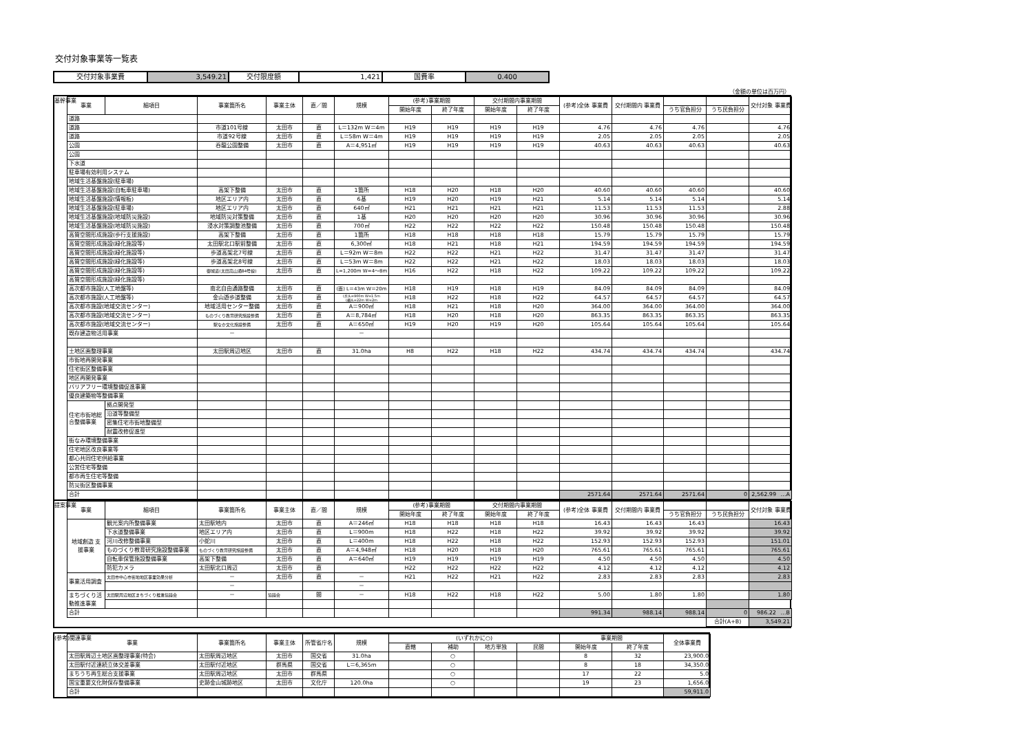交付対象事業等一覧表
| 交付対象事業費 | 3,549.21 | 交付限度額 | 1,421 | 国費率 | 0.400 |
（金額の単位は百万円）
基幹事業
| 事業 | 細項目 | 事業箇所名 | 事業主体 | 直／間 | 規模 | (参考)事業期間 | | 交付期間内事業期間 | | (参考)全体 事業費 | 交付期間内 事業費 | | | 交付対象 事業費 |
| --- | --- | --- | --- | --- | --- | --- | --- | --- | --- | --- | --- | --- | --- | --- |
| | | | | | | 開始年度 | 終了年度 | 開始年度 | 終了年度 | | | うち官負担分 | うち民負担分 | |
| 道路 | | | | | | | | | | | | | | |
| 道路 | | 市道101号線 | 太田市 | 直 | L＝132m W＝4m | H19 | H19 | H19 | H19 | 4.76 | 4.76 | 4.76 | | 4.76 |
| 道路 | | 市道92号線 | 太田市 | 直 | L＝58m W＝4m | H19 | H19 | H19 | H19 | 2.05 | 2.05 | 2.05 | | 2.05 |
| 公園 | | 呑龍公園整備 | 太田市 | 直 | A＝4,951㎡ | H19 | H19 | H19 | H19 | 40.63 | 40.63 | 40.63 | | 40.63 |
| 公園 | | | | | | | | | | | | | | |
| 下水道 | | | | | | | | | | | | | | |
| 駐車場有効利用システム | | | | | | | | | | | | | | |
| 地域生活基盤施設(駐車場) | | | | | | | | | | | | | | |
| 地域生活基盤施設(自転車駐車場) | | 高架下整備 | 太田市 | 直 | 1箇所 | H18 | H20 | H18 | H20 | 40.60 | 40.60 | 40.60 | | 40.60 |
| 地域生活基盤施設(情報板) | | 地区エリア内 | 太田市 | 直 | 6基 | H19 | H20 | H19 | H21 | 5.14 | 5.14 | 5.14 | | 5.14 |
| 地域生活基盤施設(駐車場) | | 地区エリア内 | 太田市 | 直 | 640㎡ | H21 | H21 | H21 | H21 | 11.53 | 11.53 | 11.53 | | 2.88 |
| 地域生活基盤施設(地域防災施設) | | 地域防災対策整備 | 太田市 | 直 | 1基 | H20 | H20 | H20 | H20 | 30.96 | 30.96 | 30.96 | | 30.96 |
| 地域生活基盤施設(地域防災施設) | | 浸水対策調整池整備 | 太田市 | 直 | 700㎡ | H22 | H22 | H22 | H22 | 150.48 | 150.48 | 150.48 | | 150.48 |
| 高質空間形成施設(歩行支援施設) | | 高架下整備 | 太田市 | 直 | 1箇所 | H18 | H18 | H18 | H18 | 15.79 | 15.79 | 15.79 | | 15.79 |
| 高質空間形成施設(緑化施設等) | | 太田駅北口駅前整備 | 太田市 | 直 | 6,300㎡ | H18 | H21 | H18 | H21 | 194.59 | 194.59 | 194.59 | | 194.59 |
| 高質空間形成施設(緑化施設等) | | 歩道高架北7号線 | 太田市 | 直 | L＝92m W＝8m | H22 | H22 | H21 | H22 | 31.47 | 31.47 | 31.47 | | 31.47 |
| 高質空間形成施設(緑化施設等) | | 歩道高架北8号線 | 太田市 | 直 | L＝53m W＝8m | H22 | H22 | H21 | H22 | 18.03 | 18.03 | 18.03 | | 18.03 |
| 高質空間形成施設(緑化施設等) | | 御城道(太田高山通84号線) | 太田市 | 直 | L=1,200m W=4～8m | H16 | H22 | H18 | H22 | 109.22 | 109.22 | 109.22 | | 109.22 |
| 高質空間形成施設(緑化施設等) | | | | | | | | | | | | | | |
| 高次都市施設(人工地盤等) | | 南北自由通路整備 | 太田市 | 直 | (面) L＝43m W＝20m | H18 | H19 | H18 | H19 | 84.09 | 84.09 | 84.09 | | 84.09 |
| 高次都市施設(人工地盤等) | | 金山遊歩道整備 | 太田市 | 直 | (歩)L=900m W=1.5m (橋)L=22m W=2m | H18 | H22 | H18 | H22 | 64.57 | 64.57 | 64.57 | | 64.57 |
| 高次都市施設(地域交流センター) | | 地域活用センター整備 | 太田市 | 直 | A＝900㎡ | H18 | H21 | H18 | H20 | 364.00 | 364.00 | 364.00 | | 364.00 |
| 高次都市施設(地域交流センター) | | ものづくり教育研究施設整備 | 太田市 | 直 | A＝8,784㎡ | H18 | H20 | H18 | H20 | 863.35 | 863.35 | 863.35 | | 863.35 |
| 高次都市施設(地域交流センター) | | 駅なか文化施設整備 | 太田市 | 直 | A＝650㎡ | H19 | H20 | H19 | H20 | 105.64 | 105.64 | 105.64 | | 105.64 |
| 既存建造物活用事業 | | － | | | － | | | | | | | | | |
| 土地区画整理事業 | | 太田駅周辺地区 | 太田市 | 直 | 31.0ha | H8 | H22 | H18 | H22 | 434.74 | 434.74 | 434.74 | | 434.74 |
| 市街地再開発事業 | | | | | | | | | | | | | | |
| 住宅街区整備事業 | | | | | | | | | | | | | | |
| 地区再開発事業 | | | | | | | | | | | | | | |
| バリアフリー環境整備促進事業 | | | | | | | | | | | | | | |
| 優良建築物等整備事業 | | | | | | | | | | | | | | |
| 住宅市街地総合整備事業 | 拠点開発型 | | | | | | | | | | | | | |
| | 沿道等整備型 | | | | | | | | | | | | | |
| | 密集住宅市街地整備型 | | | | | | | | | | | | | |
| | 耐震改修促進型 | | | | | | | | | | | | | |
| 街なみ環境整備事業 | | | | | | | | | | | | | | |
| 住宅地区改良事業等 | | | | | | | | | | | | | | |
| 都心共同住宅供給事業 | | | | | | | | | | | | | | |
| 公営住宅等整備 | | | | | | | | | | | | | | |
| 都市再生住宅等整備 | | | | | | | | | | | | | | |
| 防災街区整備事業 | | | | | | | | | | | | | | |
| 合計 | | | | | | | | | | 2571.64 | 2571.64 | 2571.64 | 0 | 2,562.99 …A |
提案事業
| 事業 | 細項目 | 事業箇所名 | 事業主体 | 直／間 | 規模 | (参考)事業期間 | | 交付期間内事業期間 | | (参考)全体 事業費 | 交付期間内 事業費 | | | 交付対象 事業費 |
| --- | --- | --- | --- | --- | --- | --- | --- | --- | --- | --- | --- | --- | --- | --- |
| | | | | | | 開始年度 | 終了年度 | 開始年度 | 終了年度 | | | うち官負担分 | うち民負担分 | |
| 地域創造 支援事業 | 観光案内所整備事業 | 太田駅地内 | 太田市 | 直 | A＝246㎡ | H18 | H18 | H18 | H18 | 16.43 | 16.43 | 16.43 | | 16.43 |
| | 下水道整備事業 | 地区エリア内 | 太田市 | 直 | L＝900m | H18 | H22 | H18 | H22 | 39.92 | 39.92 | 39.92 | | 39.92 |
| | 河川改修整備事業 | 小蛇川 | 太田市 | 直 | L＝400m | H18 | H22 | H18 | H22 | 152.93 | 152.93 | 152.93 | | 151.01 |
| | ものづくり教育研究施設整備事業 | ものづくり教育研究施設整備 | 太田市 | 直 | A＝4,948㎡ | H18 | H20 | H18 | H20 | 765.61 | 765.61 | 765.61 | | 765.61 |
| | 自転車保管施設整備事業 | 高架下整備 | 太田市 | 直 | A＝640㎡ | H19 | H19 | H19 | H19 | 4.50 | 4.50 | 4.50 | | 4.50 |
| | 防犯カメラ | 太田駅北口周辺 | 太田市 | 直 | | H22 | H22 | H22 | H22 | 4.12 | 4.12 | 4.12 | | 4.12 |
| 事業活用調査 | 太田市中心市街地地区事業効果分析 | － | 太田市 | 直 | － | H21 | H22 | H21 | H22 | 2.83 | 2.83 | 2.83 | | 2.83 |
| | | － | | | － | | | | | | | | | |
| まちづくり活動推進事業 | 太田駅周辺地区まちづくり推進協議会 | － | 協議会 | 間 | － | H18 | H22 | H18 | H22 | 5.00 | 1.80 | 1.80 | | 1.80 |
| 合計 | | | | | | | | | | 991.34 | 988.14 | 988.14 | 0 | 986.22 …B |
| | | | | | | | | | | | | | 合計(A+B) | 3,549.21 |
(参考)関連事業
| 事業 | 事業箇所名 | 事業主体 | 所管省庁名 | 規模 | (いずれかに○) | | | | 事業期間 | | 全体事業費 |
| --- | --- | --- | --- | --- | --- | --- | --- | --- | --- | --- | --- |
| | | | | | 直轄 | 補助 | 地方単独 | 民間 | 開始年度 | 終了年度 | |
| 太田駅周辺土地区画整理事業(特会) | 太田駅周辺地区 | 太田市 | 国交省 | 31.0ha | | ○ | | | 8 | 32 | 23,900.0 |
| 太田駅付近連続立体交差事業 | 太田駅付近地区 | 群馬県 | 国交省 | L＝6,365m | | ○ | | | 8 | 18 | 34,350.0 |
| まちうち再生総合支援事業 | 太田駅周辺地区 | 太田市 | 群馬県 | | | ○ | | | 17 | 22 | 5.0 |
| 国宝重要文化財保存整備事業 | 史跡金山城跡地区 | 太田市 | 文化庁 | 120.0ha | | ○ | | | 19 | 23 | 1,656.0 |
| 合計 | | | | | | | | | | | 59,911.0 |